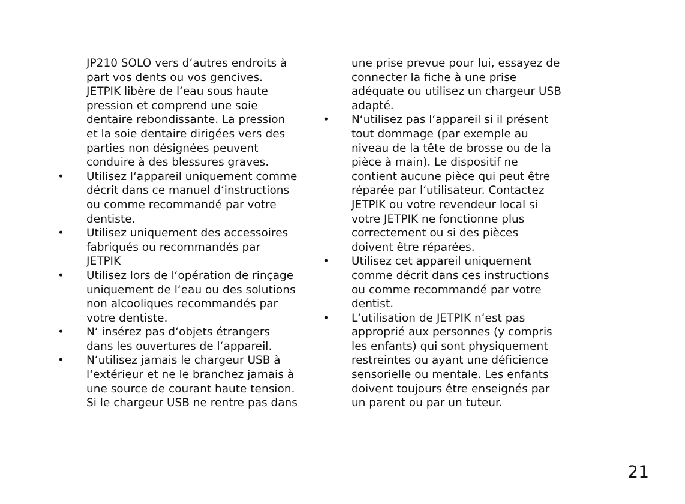JP210 SOLO vers d‘autres endroits à part vos dents ou vos gencives. JETPIK libère de l‘eau sous haute pression et comprend une soie dentaire rebondis­sante. La pression et la soie dentaire dirigées vers des parties non désig­nées peuvent conduire à des blessu­res graves.
• Utilisez l‘appareil uniquement comme décrit dans ce manuel d‘instructions ou comme recommandé par votre dentiste.
• Utilisez uniquement des accessoires fabriqués ou recommandés par JETPIK
• Utilisez lors de l‘opération de rinçage uniquement de l‘eau ou des solutions non alcooliques recommandés par votre dentiste.
• N‘ insérez pas d‘objets étrangers dans les ouvertures de l‘appareil.
• N‘utilisez jamais le chargeur USB à l‘extérieur et ne le branchez jamais à une source de courant haute tension. Si le chargeur USB ne rentre pas dans
une prise prevue pour lui, essayez de connecter la fiche à une prise adéqua­te ou utilisez un chargeur USB adapté.
• N‘utilisez pas l‘appareil si il présent tout dommage (par exemple au niveau de la tête de brosse ou de la pièce à main). Le dispositif ne contient aucune pièce qui peut être réparée par l‘utilisateur. Contactez JETPIK ou votre revendeur local si votre JETPIK ne fonctionne plus correctement ou si des pièces doivent être réparées.
• Utilisez cet appareil uniquement comme décrit dans ces instructions ou comme recommandé par votre dentist.
• L‘utilisation de JETPIK n‘est pas approprié aux personnes (y compris les enfants) qui sont physiquement restreintes ou ayant une déficience sensorielle ou mentale. Les enfants doivent toujours être enseignés par un parent ou par un tuteur.
21